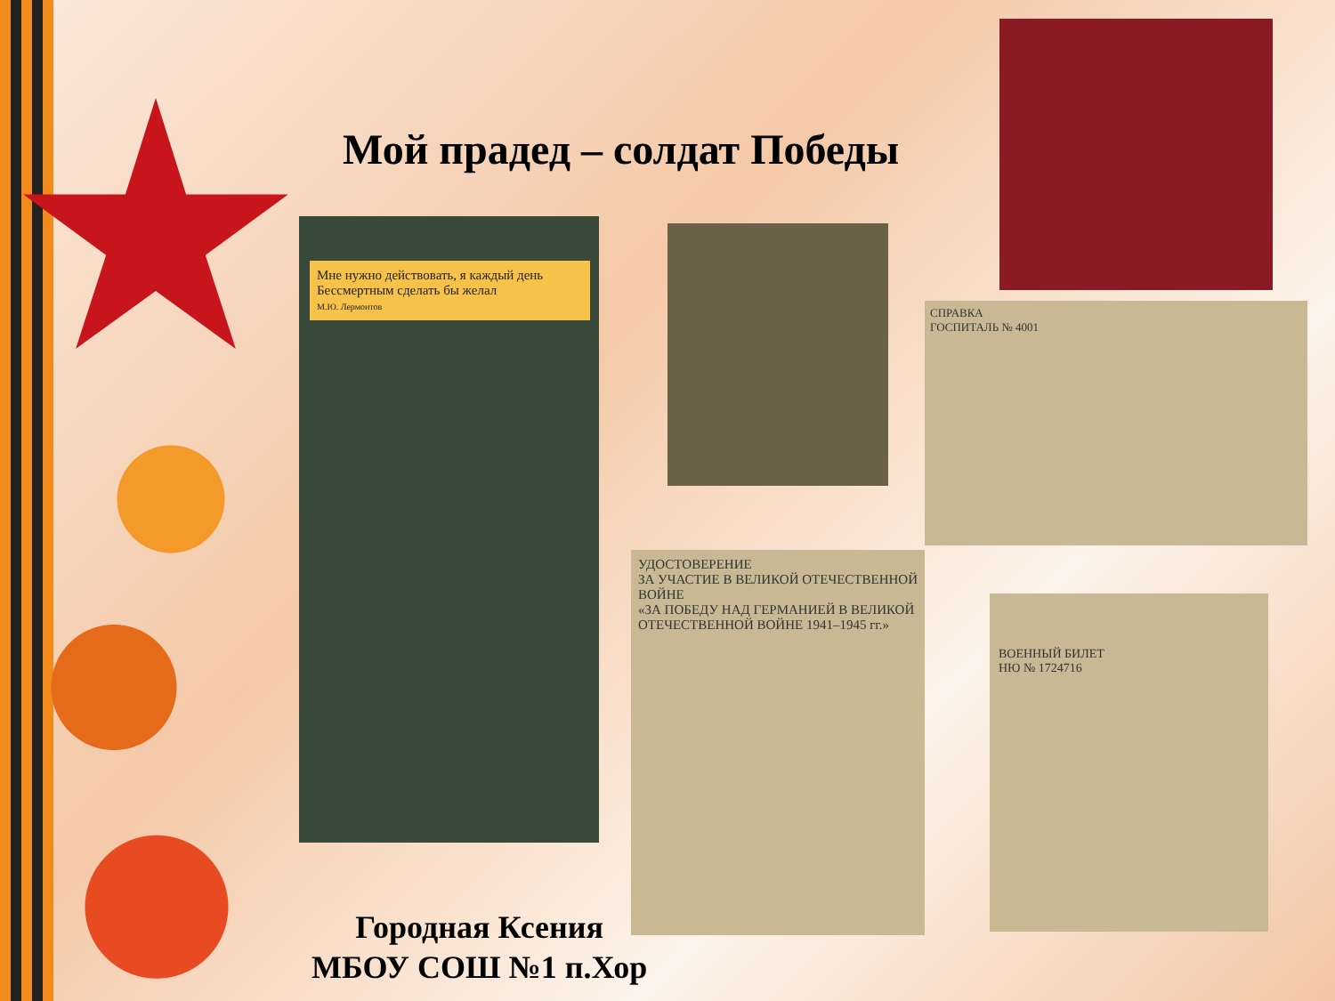Мой прадед – солдат Победы
Мне нужно действовать, я каждый день Бессмертным сделать бы желал
М.Ю. Лермонтов
СПРАВКА
ГОСПИТАЛЬ № 4001
УДОСТОВЕРЕНИЕ
ЗА УЧАСТИЕ В ВЕЛИКОЙ ОТЕЧЕСТВЕННОЙ ВОЙНЕ
«ЗА ПОБЕДУ НАД ГЕРМАНИЕЙ В ВЕЛИКОЙ ОТЕЧЕСТВЕННОЙ ВОЙНЕ 1941–1945 гг.»
ВОЕННЫЙ БИЛЕТ
НЮ № 1724716
Городная Ксения
МБОУ СОШ №1 п.Хор